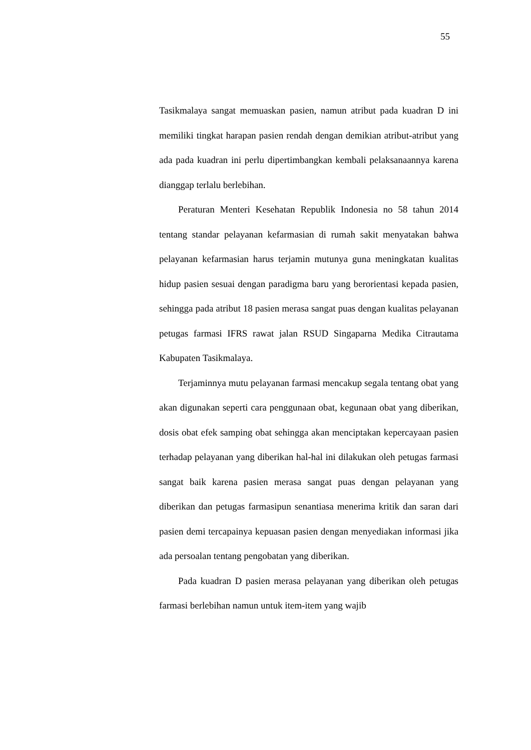55
Tasikmalaya sangat memuaskan pasien, namun atribut pada kuadran D ini memiliki tingkat harapan pasien rendah dengan demikian atribut-atribut yang ada pada kuadran ini perlu dipertimbangkan kembali pelaksanaannya karena dianggap terlalu berlebihan.
Peraturan Menteri Kesehatan Republik Indonesia no 58 tahun 2014 tentang standar pelayanan kefarmasian di rumah sakit menyatakan bahwa pelayanan kefarmasian harus terjamin mutunya guna meningkatan kualitas hidup pasien sesuai dengan paradigma baru yang berorientasi kepada pasien, sehingga pada atribut 18 pasien merasa sangat puas dengan kualitas pelayanan petugas farmasi IFRS rawat jalan RSUD Singaparna Medika Citrautama Kabupaten Tasikmalaya.
Terjaminnya mutu pelayanan farmasi mencakup segala tentang obat yang akan digunakan seperti cara penggunaan obat, kegunaan obat yang diberikan, dosis obat efek samping obat sehingga akan menciptakan kepercayaan pasien terhadap pelayanan yang diberikan hal-hal ini dilakukan oleh petugas farmasi sangat baik karena pasien merasa sangat puas dengan pelayanan yang diberikan dan petugas farmasipun senantiasa menerima kritik dan saran dari pasien demi tercapainya kepuasan pasien dengan menyediakan informasi jika ada persoalan tentang pengobatan yang diberikan.
Pada kuadran D pasien merasa pelayanan yang diberikan oleh petugas farmasi berlebihan namun untuk item-item yang wajib